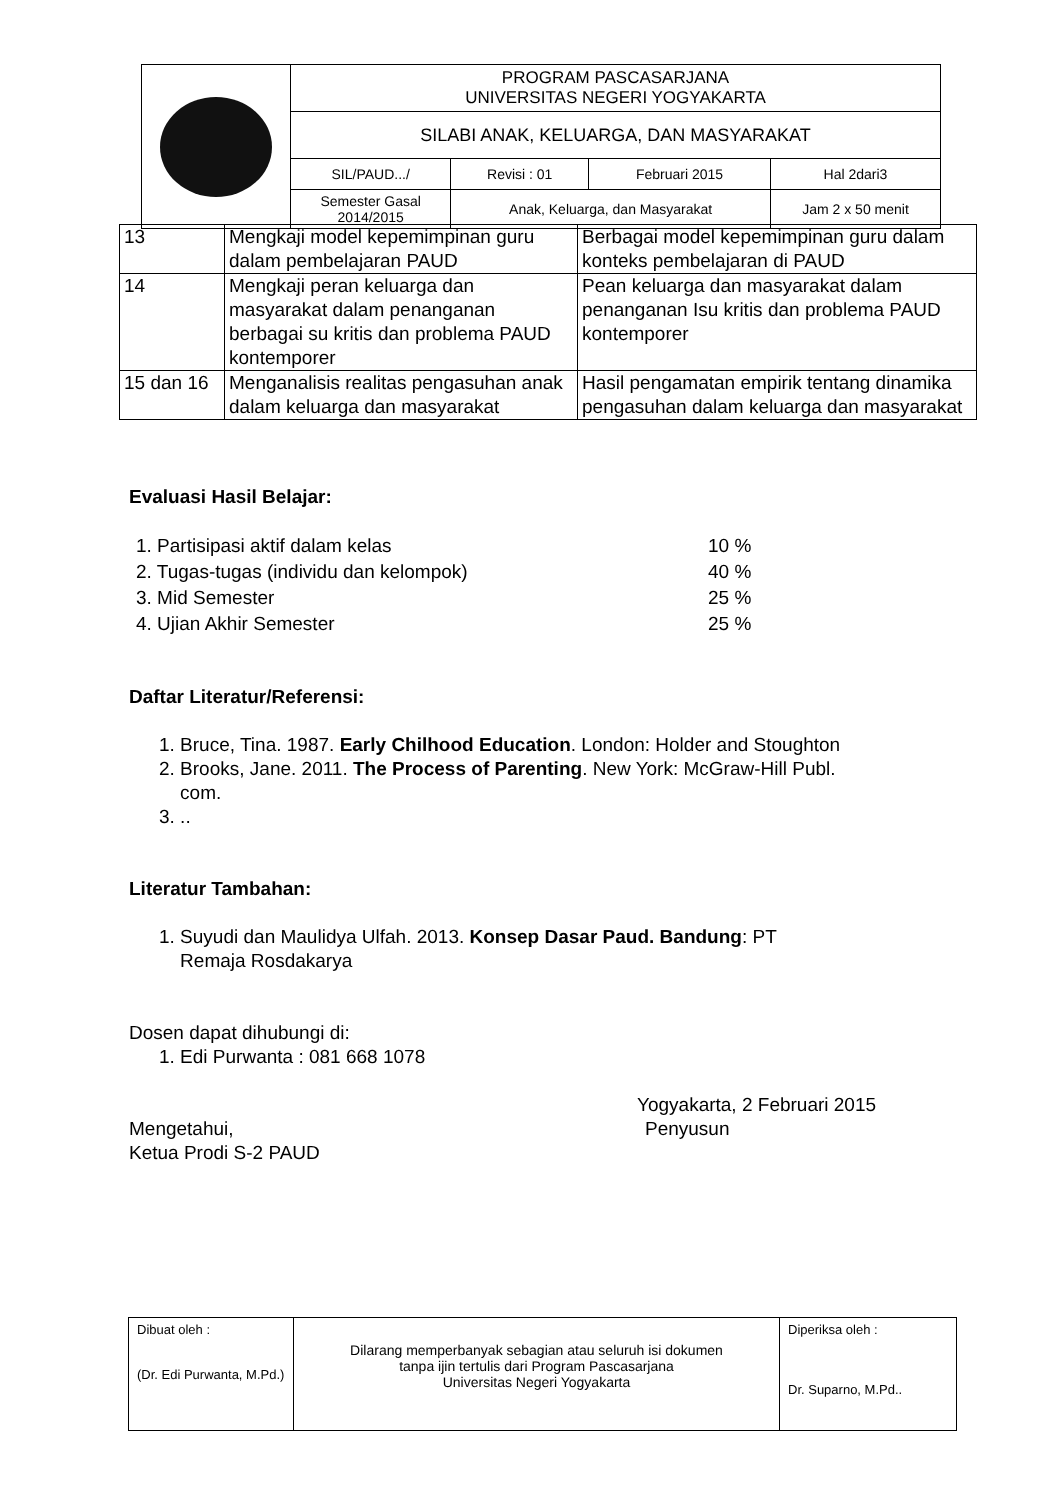| | PROGRAM PASCASARJANA UNIVERSITAS NEGERI YOGYAKARTA | | | |
| | SILABI ANAK, KELUARGA, DAN MASYARAKAT | | | |
| | SIL/PAUD.../ | Revisi : 01 | Februari 2015 | Hal 2dari3 |
| | Semester Gasal 2014/2015 | Anak, Keluarga, dan Masyarakat | | Jam 2 x 50 menit |
| 13 | Mengkaji model kepemimpinan guru dalam pembelajaran PAUD | Berbagai model kepemimpinan guru dalam konteks pembelajaran di PAUD |
| 14 | Mengkaji peran keluarga dan masyarakat dalam penanganan berbagai su kritis dan problema PAUD kontemporer | Pean keluarga dan masyarakat dalam penanganan Isu kritis dan problema PAUD kontemporer |
| 15 dan 16 | Menganalisis realitas pengasuhan anak dalam keluarga dan masyarakat | Hasil pengamatan empirik tentang dinamika pengasuhan dalam keluarga dan masyarakat |
Evaluasi Hasil Belajar:
| 1. Partisipasi aktif dalam kelas | 10 % |
| 2. Tugas-tugas (individu dan kelompok) | 40 % |
| 3. Mid Semester | 25 % |
| 4. Ujian Akhir Semester | 25 % |
Daftar Literatur/Referensi:
1. Bruce, Tina. 1987. Early Chilhood Education. London: Holder and Stoughton
2. Brooks, Jane. 2011. The Process of Parenting. New York: McGraw-Hill Publ.
com.
3. ..
Literatur Tambahan:
1. Suyudi dan Maulidya Ulfah. 2013. Konsep Dasar Paud. Bandung: PT
Remaja Rosdakarya
Dosen dapat dihubungi di:
1. Edi Purwanta : 081 668 1078
Yogyakarta, 2 Februari 2015
Mengetahui,
Ketua Prodi S-2 PAUD
Penyusun
| Dibuat oleh : (Dr. Edi Purwanta, M.Pd.) | Dilarang memperbanyak sebagian atau seluruh isi dokumen tanpa ijin tertulis dari Program Pascasarjana Universitas Negeri Yogyakarta | Diperiksa oleh : Dr. Suparno, M.Pd.. |